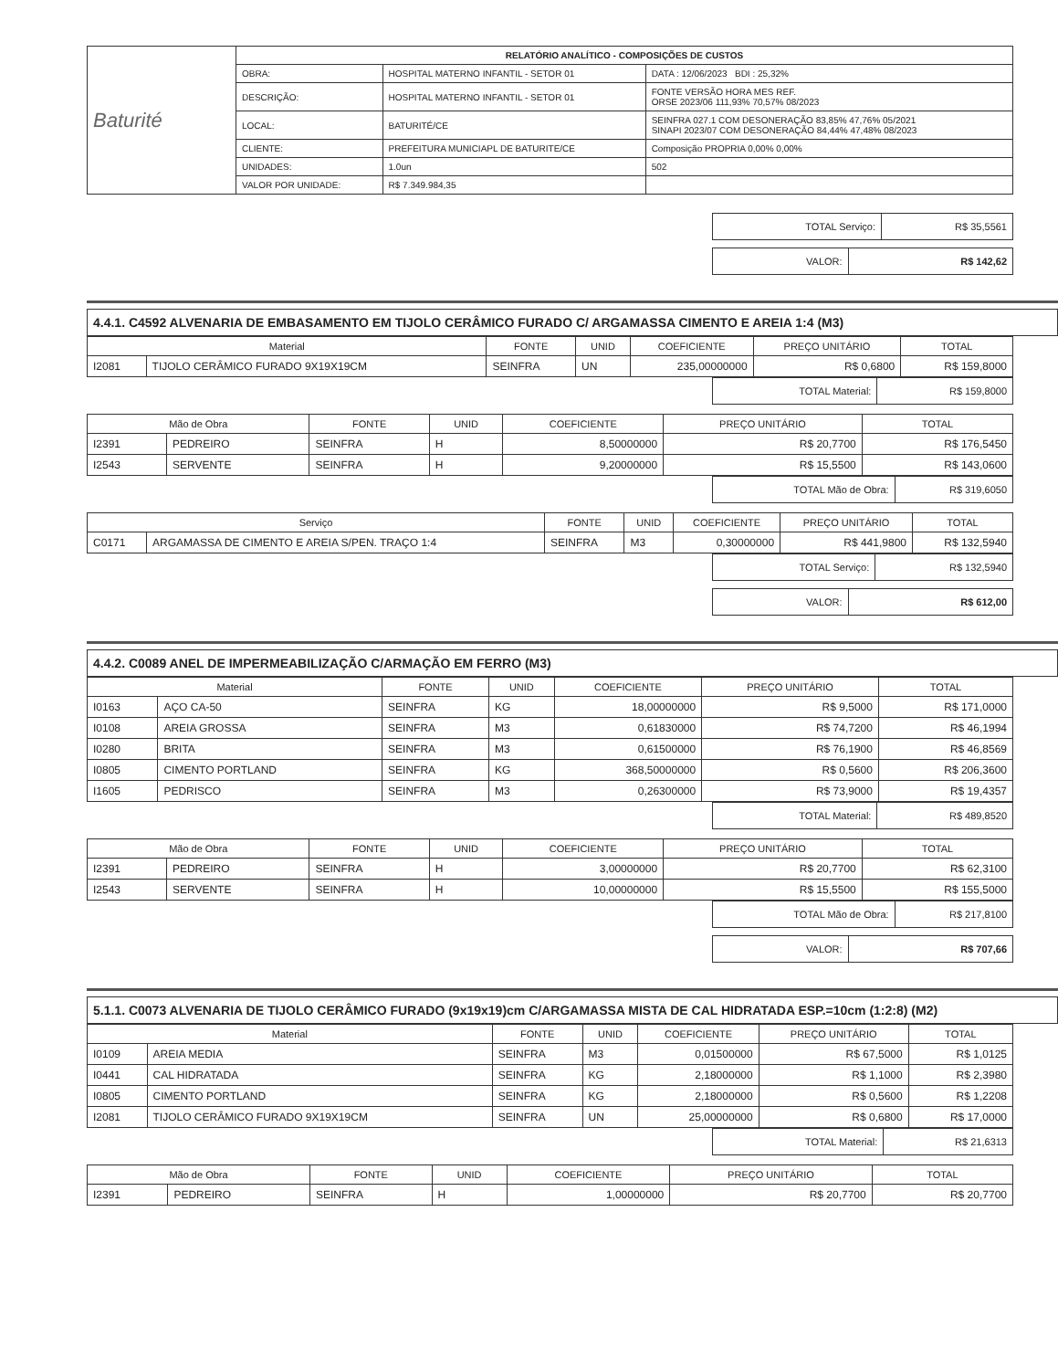| Baturité | RELATÓRIO ANALÍTICO - COMPOSIÇÕES DE CUSTOS | | |
| | OBRA: | HOSPITAL MATERNO INFANTIL - SETOR 01 | DATA : 12/06/2023 BDI : 25,32% |
| | DESCRIÇÃO: | HOSPITAL MATERNO INFANTIL - SETOR 01 | FONTE VERSÃO HORA MES REF. ORSE 2023/06 111,93% 70,57% 08/2023 |
| | LOCAL: | BATURITÉ/CE | SEINFRA 027.1 COM DESONERAÇÃO 83,85% 47,76% 05/2021 SINAPI 2023/07 COM DESONERAÇÃO 84,44% 47,48% 08/2023 |
| | CLIENTE: | PREFEITURA MUNICIAPL DE BATURITE/CE | Composição PROPRIA 0,00% 0,00% |
| | UNIDADES: | 1.0un | 502 |
| | VALOR POR UNIDADE: | R$ 7.349.984,35 | |
| TOTAL Serviço: | R$ 35,5561 |
| VALOR: | R$ 142,62 |
4.4.1. C4592 ALVENARIA DE EMBASAMENTO EM TIJOLO CERÂMICO FURADO C/ ARGAMASSA CIMENTO E AREIA 1:4 (M3)
| Material | | FONTE | UNID | COEFICIENTE | PREÇO UNITÁRIO | TOTAL |
| --- | --- | --- | --- | --- | --- | --- |
| I2081 | TIJOLO CERÂMICO FURADO 9X19X19CM | SEINFRA | UN | 235,00000000 | R$ 0,6800 | R$ 159,8000 |
| TOTAL Material: | R$ 159,8000 |
| Mão de Obra | | FONTE | UNID | COEFICIENTE | PREÇO UNITÁRIO | TOTAL |
| --- | --- | --- | --- | --- | --- | --- |
| I2391 | PEDREIRO | SEINFRA | H | 8,50000000 | R$ 20,7700 | R$ 176,5450 |
| I2543 | SERVENTE | SEINFRA | H | 9,20000000 | R$ 15,5500 | R$ 143,0600 |
| TOTAL Mão de Obra: | R$ 319,6050 |
| Serviço | | FONTE | UNID | COEFICIENTE | PREÇO UNITÁRIO | TOTAL |
| --- | --- | --- | --- | --- | --- | --- |
| C0171 | ARGAMASSA DE CIMENTO E AREIA S/PEN. TRAÇO 1:4 | SEINFRA | M3 | 0,30000000 | R$ 441,9800 | R$ 132,5940 |
| TOTAL Serviço: | R$ 132,5940 |
| VALOR: | R$ 612,00 |
4.4.2. C0089 ANEL DE IMPERMEABILIZAÇÃO C/ARMAÇÃO EM FERRO (M3)
| Material | | FONTE | UNID | COEFICIENTE | PREÇO UNITÁRIO | TOTAL |
| --- | --- | --- | --- | --- | --- | --- |
| I0163 | AÇO CA-50 | SEINFRA | KG | 18,00000000 | R$ 9,5000 | R$ 171,0000 |
| I0108 | AREIA GROSSA | SEINFRA | M3 | 0,61830000 | R$ 74,7200 | R$ 46,1994 |
| I0280 | BRITA | SEINFRA | M3 | 0,61500000 | R$ 76,1900 | R$ 46,8569 |
| I0805 | CIMENTO PORTLAND | SEINFRA | KG | 368,50000000 | R$ 0,5600 | R$ 206,3600 |
| I1605 | PEDRISCO | SEINFRA | M3 | 0,26300000 | R$ 73,9000 | R$ 19,4357 |
| TOTAL Material: | R$ 489,8520 |
| Mão de Obra | | FONTE | UNID | COEFICIENTE | PREÇO UNITÁRIO | TOTAL |
| --- | --- | --- | --- | --- | --- | --- |
| I2391 | PEDREIRO | SEINFRA | H | 3,00000000 | R$ 20,7700 | R$ 62,3100 |
| I2543 | SERVENTE | SEINFRA | H | 10,00000000 | R$ 15,5500 | R$ 155,5000 |
| TOTAL Mão de Obra: | R$ 217,8100 |
| VALOR: | R$ 707,66 |
5.1.1. C0073 ALVENARIA DE TIJOLO CERÂMICO FURADO (9x19x19)cm C/ARGAMASSA MISTA DE CAL HIDRATADA ESP.=10cm (1:2:8) (M2)
| Material | | FONTE | UNID | COEFICIENTE | PREÇO UNITÁRIO | TOTAL |
| --- | --- | --- | --- | --- | --- | --- |
| I0109 | AREIA MEDIA | SEINFRA | M3 | 0,01500000 | R$ 67,5000 | R$ 1,0125 |
| I0441 | CAL HIDRATADA | SEINFRA | KG | 2,18000000 | R$ 1,1000 | R$ 2,3980 |
| I0805 | CIMENTO PORTLAND | SEINFRA | KG | 2,18000000 | R$ 0,5600 | R$ 1,2208 |
| I2081 | TIJOLO CERÂMICO FURADO 9X19X19CM | SEINFRA | UN | 25,00000000 | R$ 0,6800 | R$ 17,0000 |
| TOTAL Material: | R$ 21,6313 |
| Mão de Obra | | FONTE | UNID | COEFICIENTE | PREÇO UNITÁRIO | TOTAL |
| --- | --- | --- | --- | --- | --- | --- |
| I2391 | PEDREIRO | SEINFRA | H | 1,00000000 | R$ 20,7700 | R$ 20,7700 |